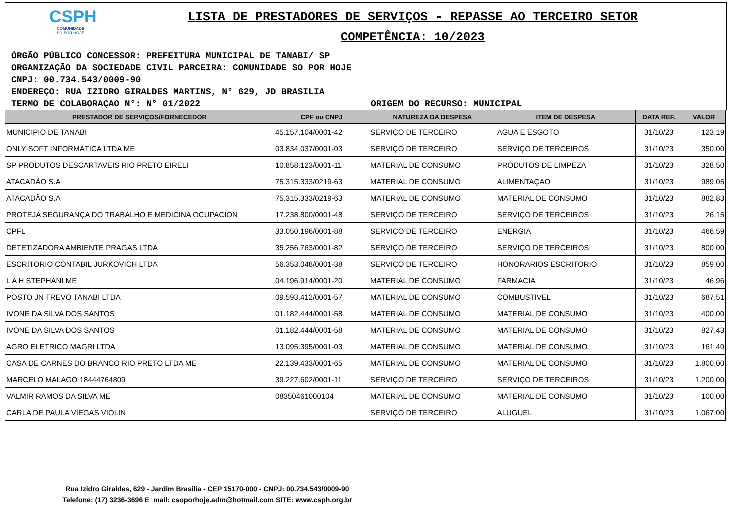CSPH
COMUNIDADE
SO POR HOJE
LISTA DE PRESTADORES DE SERVIÇOS - REPASSE AO TERCEIRO SETOR
COMPETÊNCIA: 10/2023
ÓRGÃO PÚBLICO CONCESSOR: PREFEITURA MUNICIPAL DE TANABI/ SP
ORGANIZAÇÃO DA SOCIEDADE CIVIL PARCEIRA: COMUNIDADE SO POR HOJE
CNPJ: 00.734.543/0009-90
ENDEREÇO: RUA IZIDRO GIRALDES MARTINS, N° 629, JD BRASILIA
TERMO DE COLABORAÇAO N°: N° 01/2022 ORIGEM DO RECURSO: MUNICIPAL
| PRESTADOR DE SERVIÇOS/FORNECEDOR | CPF ou CNPJ | NATUREZA DA DESPESA | ITEM DE DESPESA | DATA REF. | VALOR |
| --- | --- | --- | --- | --- | --- |
| MUNICIPIO DE TANABI | 45.157.104/0001-42 | SERVIÇO DE TERCEIRO | AGUA E ESGOTO | 31/10/23 | 123,19 |
| ONLY SOFT INFORMÁTICA LTDA ME | 03.834.037/0001-03 | SERVIÇO DE TERCEIRO | SERVIÇO DE TERCEIROS | 31/10/23 | 350,00 |
| SP PRODUTOS DESCARTAVEIS RIO PRETO EIRELI | 10.858.123/0001-11 | MATERIAL DE CONSUMO | PRODUTOS DE LIMPEZA | 31/10/23 | 328,50 |
| ATACADÃO S.A | 75.315.333/0219-63 | MATERIAL DE CONSUMO | ALIMENTAÇAO | 31/10/23 | 989,05 |
| ATACADÃO S.A | 75.315.333/0219-63 | MATERIAL DE CONSUMO | MATERIAL DE CONSUMO | 31/10/23 | 882,83 |
| PROTEJA SEGURANÇA DO TRABALHO E MEDICINA OCUPACION | 17.238.800/0001-48 | SERVIÇO DE TERCEIRO | SERVIÇO DE TERCEIROS | 31/10/23 | 26,15 |
| CPFL | 33.050.196/0001-88 | SERVIÇO DE TERCEIRO | ENERGIA | 31/10/23 | 466,59 |
| DETETIZADORA AMBIENTE PRAGAS LTDA | 35.256.763/0001-82 | SERVIÇO DE TERCEIRO | SERVIÇO DE TERCEIROS | 31/10/23 | 800,00 |
| ESCRITORIO CONTABIL JURKOVICH LTDA | 56.353.048/0001-38 | SERVIÇO DE TERCEIRO | HONORARIOS ESCRITORIO | 31/10/23 | 859,00 |
| L A H STEPHANI ME | 04.196.914/0001-20 | MATERIAL DE CONSUMO | FARMACIA | 31/10/23 | 46,96 |
| POSTO JN TREVO TANABI LTDA | 09.593.412/0001-57 | MATERIAL DE CONSUMO | COMBUSTIVEL | 31/10/23 | 687,51 |
| IVONE DA SILVA DOS SANTOS | 01.182.444/0001-58 | MATERIAL DE CONSUMO | MATERIAL DE CONSUMO | 31/10/23 | 400,00 |
| IVONE DA SILVA DOS SANTOS | 01.182.444/0001-58 | MATERIAL DE CONSUMO | MATERIAL DE CONSUMO | 31/10/23 | 827,43 |
| AGRO ELETRICO MAGRI LTDA | 13.095.395/0001-03 | MATERIAL DE CONSUMO | MATERIAL DE CONSUMO | 31/10/23 | 161,40 |
| CASA DE CARNES DO BRANCO RIO PRETO LTDA ME | 22.139.433/0001-65 | MATERIAL DE CONSUMO | MATERIAL DE CONSUMO | 31/10/23 | 1.800,00 |
| MARCELO MALAGO 18444764809 | 39.227.602/0001-11 | SERVIÇO DE TERCEIRO | SERVIÇO DE TERCEIROS | 31/10/23 | 1.200,00 |
| VALMIR RAMOS DA SILVA ME | 08350461000104 | MATERIAL DE CONSUMO | MATERIAL DE CONSUMO | 31/10/23 | 100,00 |
| CARLA DE PAULA VIEGAS VIOLIN | | SERVIÇO DE TERCEIRO | ALUGUEL | 31/10/23 | 1.067,00 |
Rua Izidro Giraldes, 629 - Jardim Brasilia - CEP 15170-000 - CNPJ: 00.734.543/0009-90
Telefone: (17) 3236-3696 E_mail: csoporhoje.adm@hotmail.com SITE: www.csph.org.br